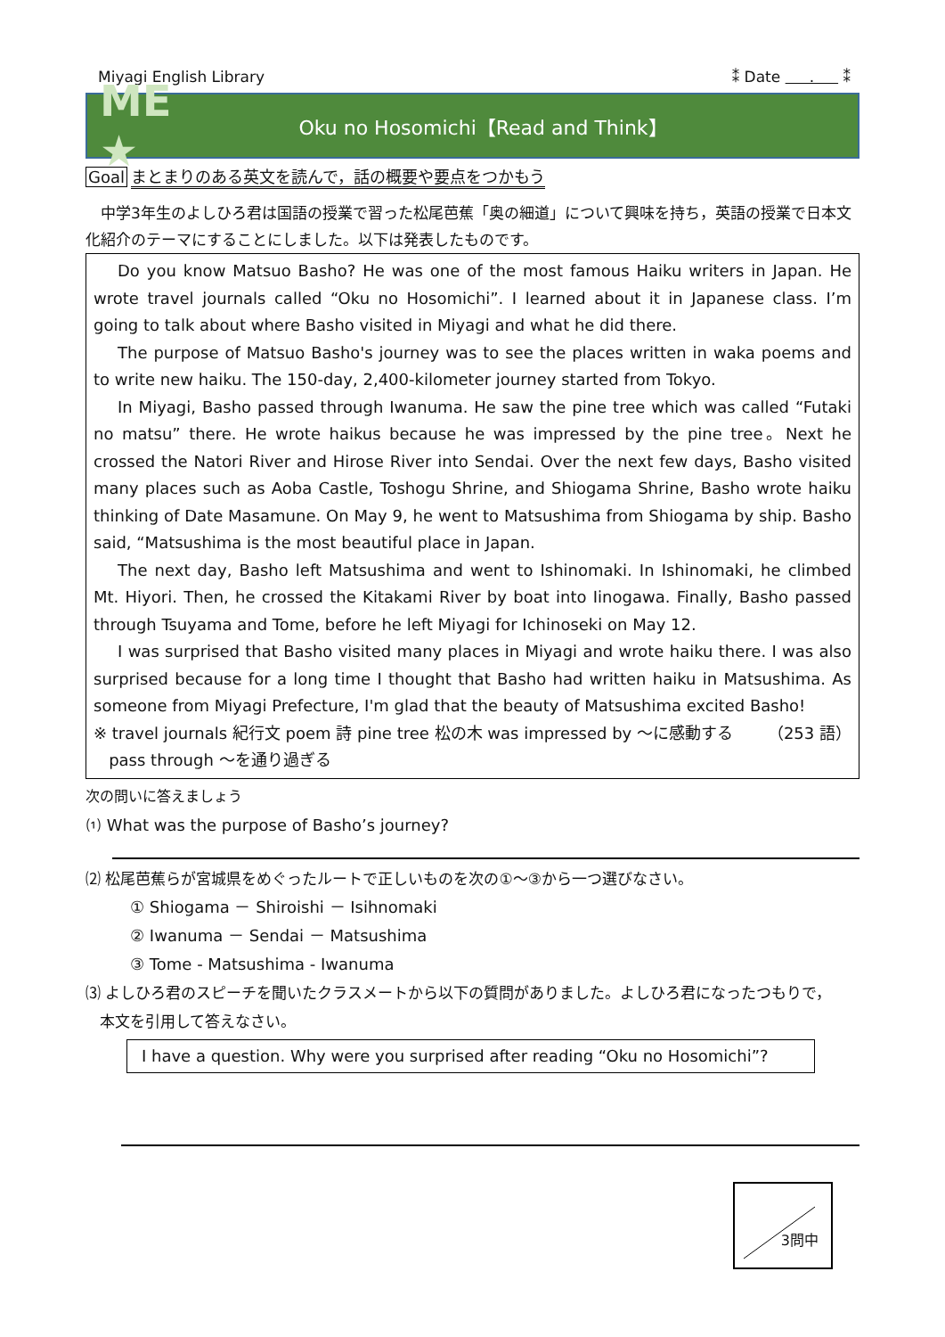Miyagi English Library ⁑ Date . ⁑
ME ★
Oku no Hosomichi【Read and Think】
Goal まとまりのある英文を読んで，話の概要や要点をつかもう
中学3年生のよしひろ君は国語の授業で習った松尾芭蕉「奥の細道」について興味を持ち，英語の授業で日本文化紹介のテーマにすることにしました。以下は発表したものです。
Do you know Matsuo Basho? He was one of the most famous Haiku writers in Japan. He wrote travel journals called “Oku no Hosomichi”. I learned about it in Japanese class. I’m going to talk about where Basho visited in Miyagi and what he did there.
The purpose of Matsuo Basho's journey was to see the places written in waka poems and to write new haiku. The 150-day, 2,400-kilometer journey started from Tokyo.
In Miyagi, Basho passed through Iwanuma. He saw the pine tree which was called “Futaki no matsu” there. He wrote haikus because he was impressed by the pine tree。Next he crossed the Natori River and Hirose River into Sendai. Over the next few days, Basho visited many places such as Aoba Castle, Toshogu Shrine, and Shiogama Shrine, Basho wrote haiku thinking of Date Masamune. On May 9, he went to Matsushima from Shiogama by ship. Basho said, “Matsushima is the most beautiful place in Japan.
The next day, Basho left Matsushima and went to Ishinomaki. In Ishinomaki, he climbed Mt. Hiyori. Then, he crossed the Kitakami River by boat into Iinogawa. Finally, Basho passed through Tsuyama and Tome, before he left Miyagi for Ichinoseki on May 12.
I was surprised that Basho visited many places in Miyagi and wrote haiku there. I was also surprised because for a long time I thought that Basho had written haiku in Matsushima. As someone from Miyagi Prefecture, I'm glad that the beauty of Matsushima excited Basho! （253 語）
※ travel journals 紀行文 poem 詩 pine tree 松の木 was impressed by 〜に感動する
pass through 〜を通り過ぎる
次の問いに答えましょう
⑴ What was the purpose of Basho’s journey?
⑵ 松尾芭蕉らが宮城県をめぐったルートで正しいものを次の①～③から一つ選びなさい。
① Shiogama － Shiroishi － Isihnomaki
② Iwanuma － Sendai － Matsushima
③ Tome - Matsushima - Iwanuma
⑶ よしひろ君のスピーチを聞いたクラスメートから以下の質問がありました。よしひろ君になったつもりで，
本文を引用して答えなさい。
I have a question. Why were you surprised after reading “Oku no Hosomichi”?
3問中